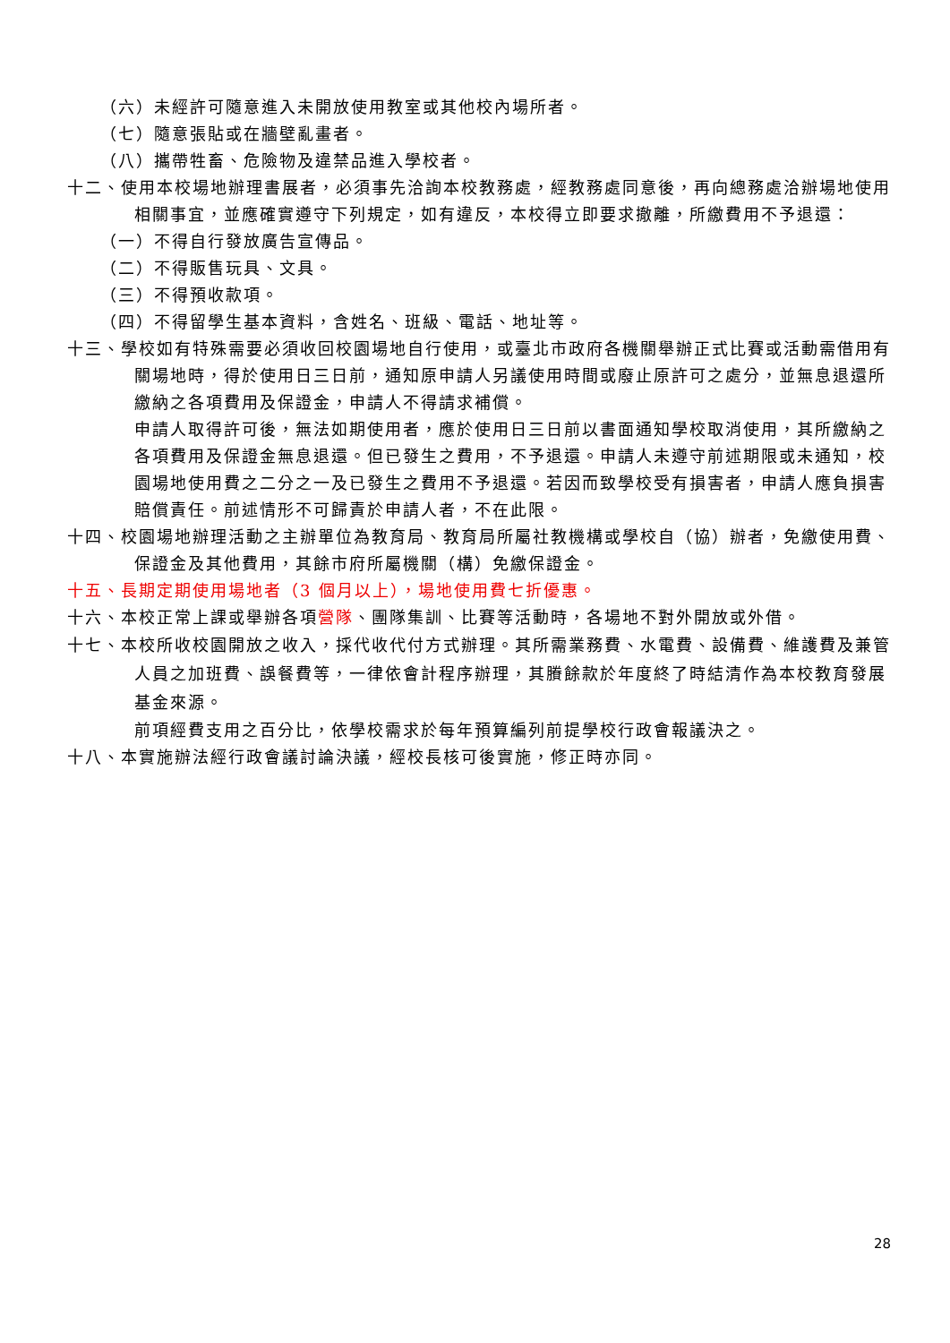（六）未經許可隨意進入未開放使用教室或其他校內場所者。
（七）隨意張貼或在牆壁亂畫者。
（八）攜帶牲畜、危險物及違禁品進入學校者。
十二、使用本校場地辦理書展者，必須事先洽詢本校教務處，經教務處同意後，再向總務處洽辦場地使用相關事宜，並應確實遵守下列規定，如有違反，本校得立即要求撤離，所繳費用不予退還：
（一）不得自行發放廣告宣傳品。
（二）不得販售玩具、文具。
（三）不得預收款項。
（四）不得留學生基本資料，含姓名、班級、電話、地址等。
十三、學校如有特殊需要必須收回校園場地自行使用，或臺北市政府各機關舉辦正式比賽或活動需借用有關場地時，得於使用日三日前，通知原申請人另議使用時間或廢止原許可之處分，並無息退還所繳納之各項費用及保證金，申請人不得請求補償。
申請人取得許可後，無法如期使用者，應於使用日三日前以書面通知學校取消使用，其所繳納之各項費用及保證金無息退還。但已發生之費用，不予退還。申請人未遵守前述期限或未通知，校園場地使用費之二分之一及已發生之費用不予退還。若因而致學校受有損害者，申請人應負損害賠償責任。前述情形不可歸責於申請人者，不在此限。
十四、校園場地辦理活動之主辦單位為教育局、教育局所屬社教機構或學校自（協）辦者，免繳使用費、保證金及其他費用，其餘市府所屬機關（構）免繳保證金。
十五、長期定期使用場地者（3 個月以上），場地使用費七折優惠。
十六、本校正常上課或舉辦各項營隊、團隊集訓、比賽等活動時，各場地不對外開放或外借。
十七、本校所收校園開放之收入，採代收代付方式辦理。其所需業務費、水電費、設備費、維護費及兼管人員之加班費、誤餐費等，一律依會計程序辦理，其賸餘款於年度終了時結清作為本校教育發展基金來源。
前項經費支用之百分比，依學校需求於每年預算編列前提學校行政會報議決之。
十八、本實施辦法經行政會議討論決議，經校長核可後實施，修正時亦同。
28